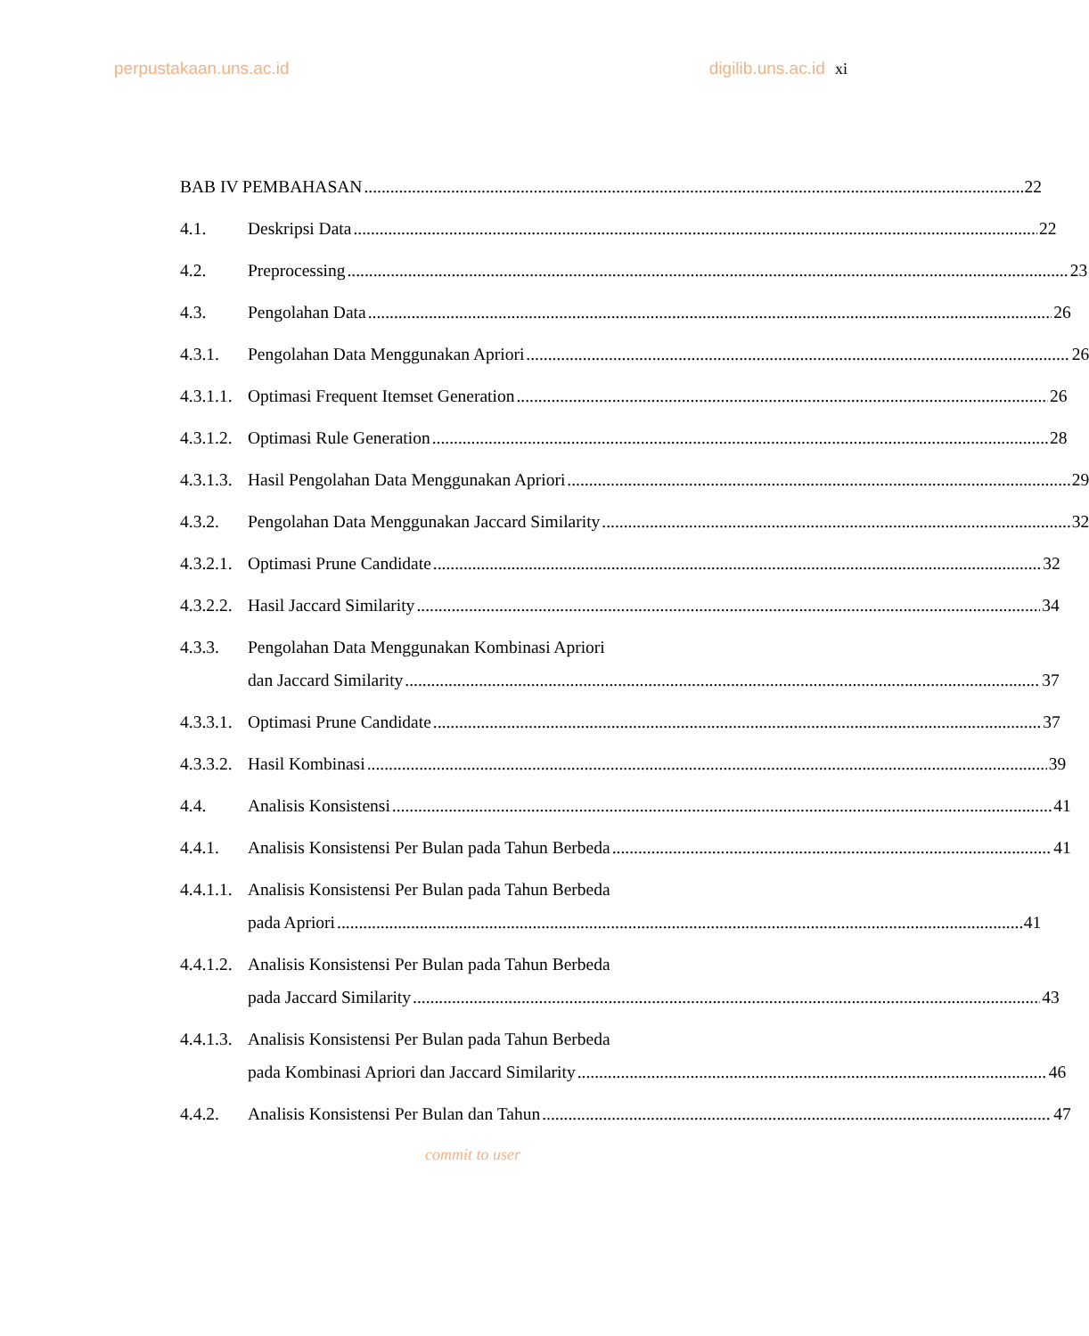perpustakaan.uns.ac.id digilib.uns.ac.id xi
BAB IV PEMBAHASAN 22
4.1. Deskripsi Data 22
4.2. Preprocessing 23
4.3. Pengolahan Data 26
4.3.1. Pengolahan Data Menggunakan Apriori 26
4.3.1.1.
Optimasi Frequent Itemset Generation 26
4.3.1.2.
Optimasi Rule Generation 28
4.3.1.3.
Hasil Pengolahan Data Menggunakan Apriori 29
4.3.2. Pengolahan Data Menggunakan Jaccard Similarity 32
4.3.2.1.
Optimasi Prune Candidate 32
4.3.2.2.
Hasil Jaccard Similarity 34
4.3.3. Pengolahan Data Menggunakan Kombinasi Apriori
dan Jaccard Similarity 37
4.3.3.1.
Optimasi Prune Candidate 37
4.3.3.2.
Hasil Kombinasi 39
4.4. Analisis Konsistensi 41
4.4.1. Analisis Konsistensi Per Bulan pada Tahun Berbeda 41
4.4.1.1.
Analisis Konsistensi Per Bulan pada Tahun Berbeda
pada Apriori 41
4.4.1.2.
Analisis Konsistensi Per Bulan pada Tahun Berbeda
pada Jaccard Similarity 43
4.4.1.3.
Analisis Konsistensi Per Bulan pada Tahun Berbeda
pada Kombinasi Apriori dan Jaccard Similarity 46
4.4.2. Analisis Konsistensi Per Bulan dan Tahun 47
commit to user